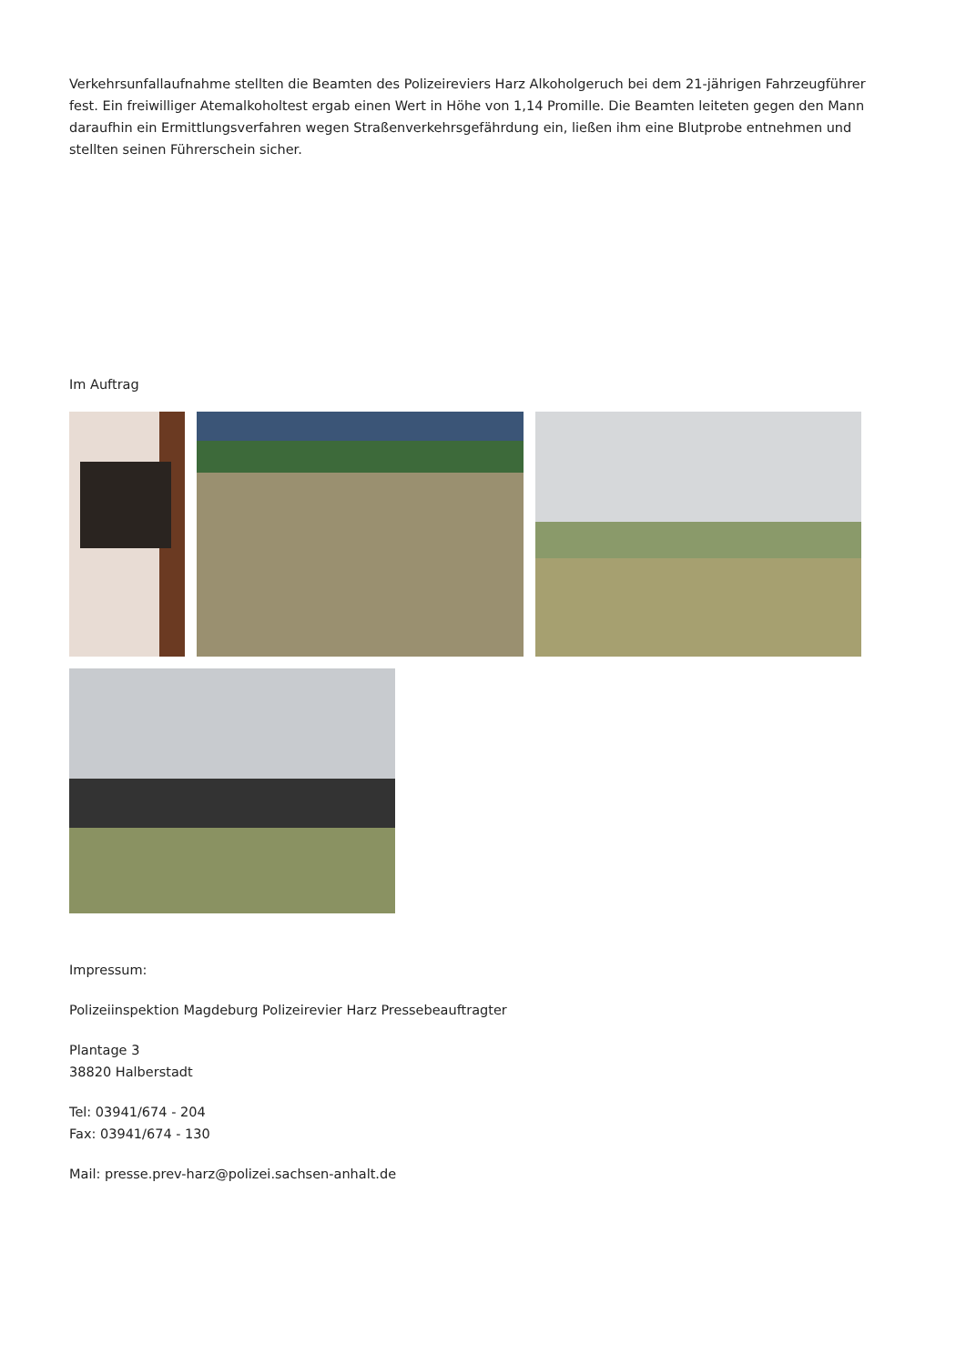Verkehrsunfallaufnahme stellten die Beamten des Polizeireviers Harz Alkoholgeruch bei dem 21-jährigen Fahrzeugführer fest. Ein freiwilliger Atemalkoholtest ergab einen Wert in Höhe von 1,14 Promille. Die Beamten leiteten gegen den Mann daraufhin ein Ermittlungsverfahren wegen Straßenverkehrsgefährdung ein, ließen ihm eine Blutprobe entnehmen und stellten seinen Führerschein sicher.
Im Auftrag
Impressum:
Polizeiinspektion Magdeburg Polizeirevier Harz Pressebeauftragter
Plantage 3
38820 Halberstadt
Tel: 03941/674 - 204
Fax: 03941/674 - 130
Mail: presse.prev-harz@polizei.sachsen-anhalt.de